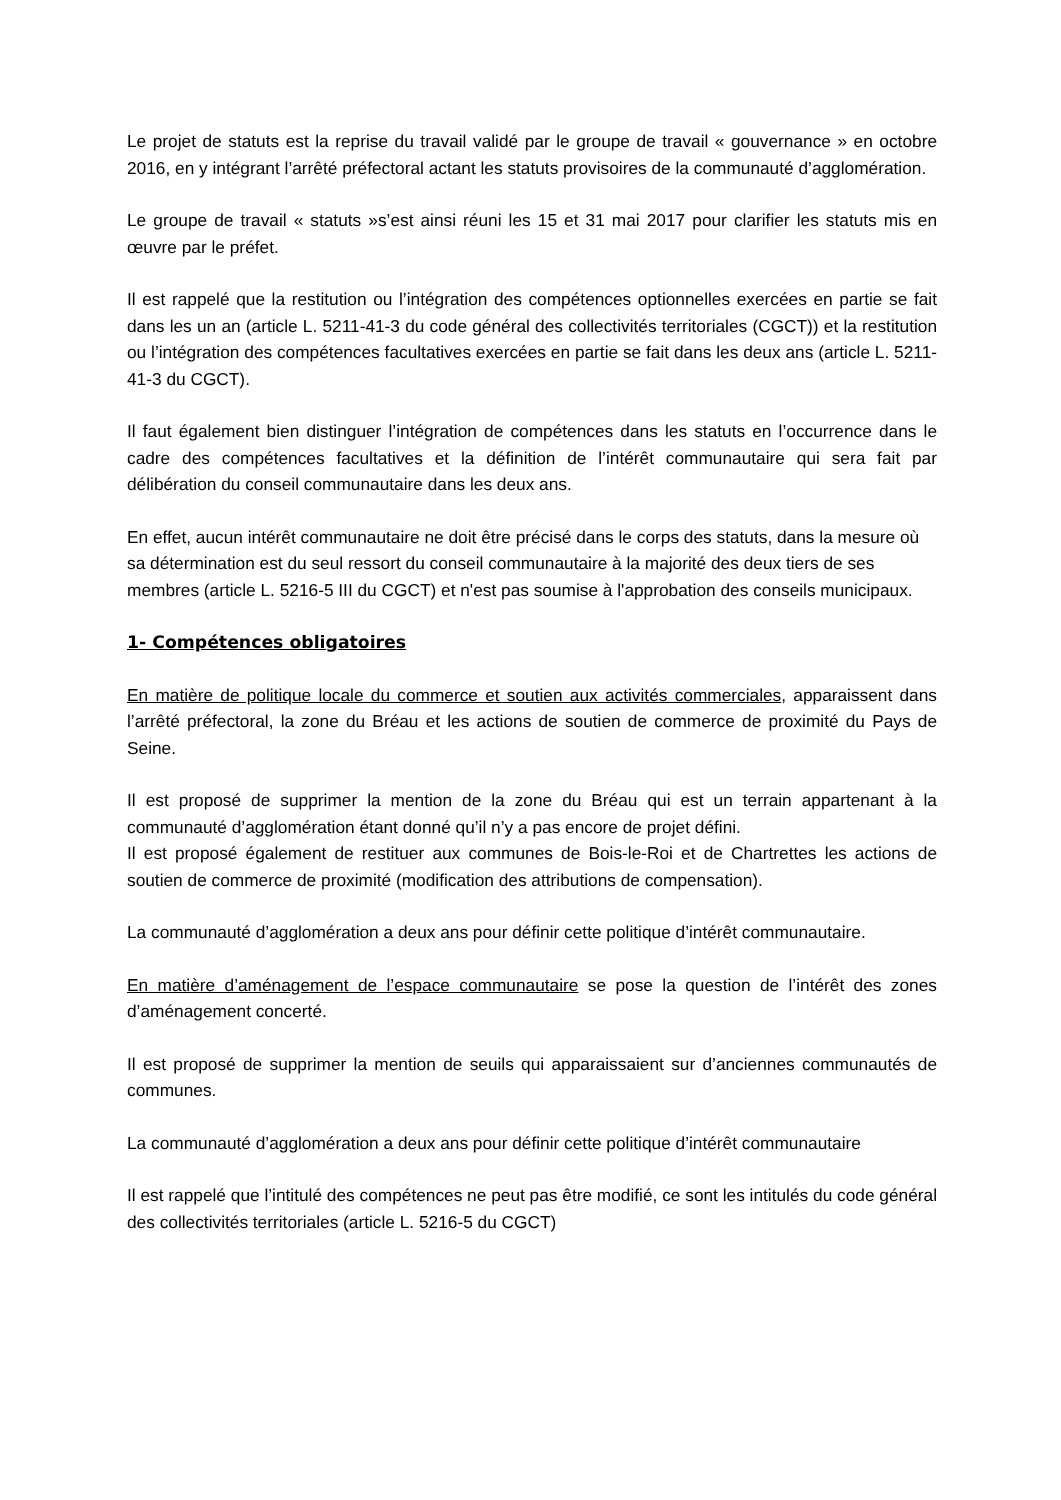Le projet de statuts est la reprise du travail validé par le groupe de travail « gouvernance » en octobre 2016, en y intégrant l’arrêté préfectoral actant les statuts provisoires de la communauté d’agglomération.
Le groupe de travail « statuts »s’est ainsi réuni les 15 et 31 mai 2017 pour clarifier les statuts mis en œuvre par le préfet.
Il est rappelé que la restitution ou l’intégration des compétences optionnelles exercées en partie se fait dans les un an (article L. 5211-41-3 du code général des collectivités territoriales (CGCT)) et la restitution ou l’intégration des compétences facultatives exercées en partie se fait dans les deux ans (article L. 5211-41-3 du CGCT).
Il faut également bien distinguer l’intégration de compétences dans les statuts en l’occurrence dans le cadre des compétences facultatives et la définition de l’intérêt communautaire qui sera fait par délibération du conseil communautaire dans les deux ans.
En effet, aucun intérêt communautaire ne doit être précisé dans le corps des statuts, dans la mesure où sa détermination est du seul ressort du conseil communautaire à la majorité des deux tiers de ses membres (article L. 5216-5 III du CGCT) et n'est pas soumise à l'approbation des conseils municipaux.
1- Compétences obligatoires
En matière de politique locale du commerce et soutien aux activités commerciales, apparaissent dans l’arrêté préfectoral, la zone du Bréau et les actions de soutien de commerce de proximité du Pays de Seine.
Il est proposé de supprimer la mention de la zone du Bréau qui est un terrain appartenant à la communauté d’agglomération étant donné qu’il n’y a pas encore de projet défini.
Il est proposé également de restituer aux communes de Bois-le-Roi et de Chartrettes les actions de soutien de commerce de proximité (modification des attributions de compensation).
La communauté d’agglomération a deux ans pour définir cette politique d’intérêt communautaire.
En matière d’aménagement de l’espace communautaire se pose la question de l’intérêt des zones d’aménagement concerté.
Il est proposé de supprimer la mention de seuils qui apparaissaient sur d’anciennes communautés de communes.
La communauté d’agglomération a deux ans pour définir cette politique d’intérêt communautaire
Il est rappelé que l’intitulé des compétences ne peut pas être modifié, ce sont les intitulés du code général des collectivités territoriales (article L. 5216-5 du CGCT)